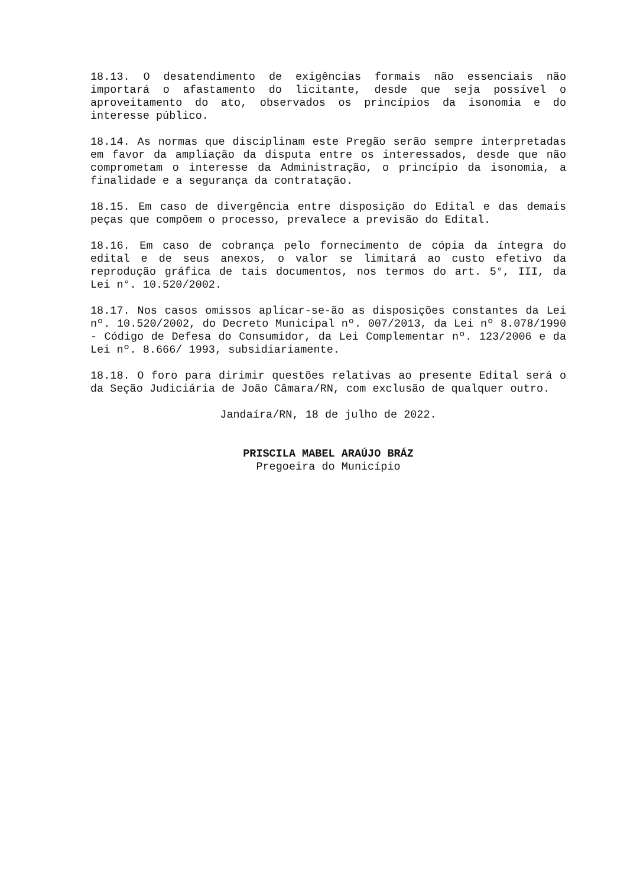18.13. O desatendimento de exigências formais não essenciais não importará o afastamento do licitante, desde que seja possível o aproveitamento do ato, observados os princípios da isonomia e do interesse público.
18.14. As normas que disciplinam este Pregão serão sempre interpretadas em favor da ampliação da disputa entre os interessados, desde que não comprometam o interesse da Administração, o princípio da isonomia, a finalidade e a segurança da contratação.
18.15. Em caso de divergência entre disposição do Edital e das demais peças que compõem o processo, prevalece a previsão do Edital.
18.16. Em caso de cobrança pelo fornecimento de cópia da íntegra do edital e de seus anexos, o valor se limitará ao custo efetivo da reprodução gráfica de tais documentos, nos termos do art. 5°, III, da Lei n°. 10.520/2002.
18.17. Nos casos omissos aplicar-se-ão as disposições constantes da Lei nº. 10.520/2002, do Decreto Municipal nº. 007/2013, da Lei nº 8.078/1990 - Código de Defesa do Consumidor, da Lei Complementar nº. 123/2006 e da Lei nº. 8.666/ 1993, subsidiariamente.
18.18. O foro para dirimir questões relativas ao presente Edital será o da Seção Judiciária de João Câmara/RN, com exclusão de qualquer outro.
Jandaíra/RN, 18 de julho de 2022.
PRISCILA MABEL ARAÚJO BRÁZ
Pregoeira do Município